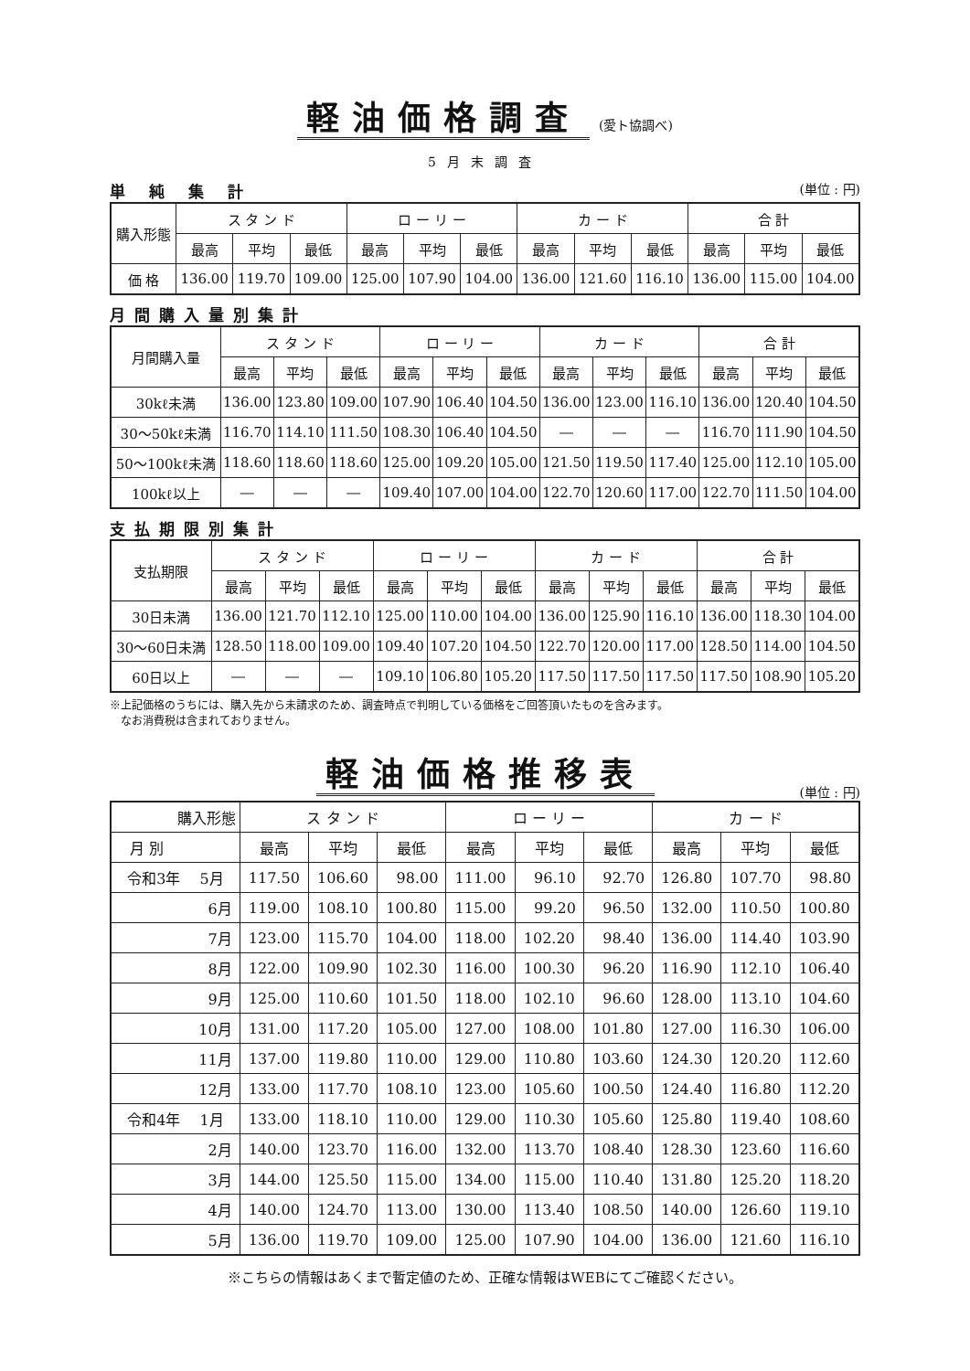軽油価格調査 (愛ト協調べ)
5月末調査
単 純 集 計 (単位 : 円)
| 購入形態 | ス タ ン ド | | | ロ ー リ ー | | | カ ー ド | | | 合 計 | | |
| --- | --- | --- | --- | --- | --- | --- | --- | --- | --- | --- | --- | --- |
| | 最高 | 平均 | 最低 | 最高 | 平均 | 最低 | 最高 | 平均 | 最低 | 最高 | 平均 | 最低 |
| 価 格 | 136.00 | 119.70 | 109.00 | 125.00 | 107.90 | 104.00 | 136.00 | 121.60 | 116.10 | 136.00 | 115.00 | 104.00 |
月間購入量別集計
| 月間購入量 | ス タ ン ド | | | ロ ー リ ー | | | カ ー ド | | | 合 計 | | |
| --- | --- | --- | --- | --- | --- | --- | --- | --- | --- | --- | --- | --- |
| | 最高 | 平均 | 最低 | 最高 | 平均 | 最低 | 最高 | 平均 | 最低 | 最高 | 平均 | 最低 |
| 30kℓ未満 | 136.00 | 123.80 | 109.00 | 107.90 | 106.40 | 104.50 | 136.00 | 123.00 | 116.10 | 136.00 | 120.40 | 104.50 |
| 30〜50kℓ未満 | 116.70 | 114.10 | 111.50 | 108.30 | 106.40 | 104.50 | ― | ― | ― | 116.70 | 111.90 | 104.50 |
| 50〜100kℓ未満 | 118.60 | 118.60 | 118.60 | 125.00 | 109.20 | 105.00 | 121.50 | 119.50 | 117.40 | 125.00 | 112.10 | 105.00 |
| 100kℓ以上 | ― | ― | ― | 109.40 | 107.00 | 104.00 | 122.70 | 120.60 | 117.00 | 122.70 | 111.50 | 104.00 |
支払期限別集計
| 支払期限 | ス タ ン ド | | | ロ ー リ ー | | | カ ー ド | | | 合 計 | | |
| --- | --- | --- | --- | --- | --- | --- | --- | --- | --- | --- | --- | --- |
| | 最高 | 平均 | 最低 | 最高 | 平均 | 最低 | 最高 | 平均 | 最低 | 最高 | 平均 | 最低 |
| 30日未満 | 136.00 | 121.70 | 112.10 | 125.00 | 110.00 | 104.00 | 136.00 | 125.90 | 116.10 | 136.00 | 118.30 | 104.00 |
| 30〜60日未満 | 128.50 | 118.00 | 109.00 | 109.40 | 107.20 | 104.50 | 122.70 | 120.00 | 117.00 | 128.50 | 114.00 | 104.50 |
| 60日以上 | ― | ― | ― | 109.10 | 106.80 | 105.20 | 117.50 | 117.50 | 117.50 | 117.50 | 108.90 | 105.20 |
※上記価格のうちには、購入先から未請求のため、調査時点で判明している価格をご回答頂いたものを含みます。
　なお消費税は含まれておりません。
軽油価格推移表
(単位 : 円)
| 購入形態 | ス タ ン ド | | | ロ ー リ ー | | | カ ー ド | | |
| --- | --- | --- | --- | --- | --- | --- | --- | --- | --- |
| 月 別 | 最高 | 平均 | 最低 | 最高 | 平均 | 最低 | 最高 | 平均 | 最低 |
| 令和3年 5月 | 117.50 | 106.60 | 98.00 | 111.00 | 96.10 | 92.70 | 126.80 | 107.70 | 98.80 |
| 6月 | 119.00 | 108.10 | 100.80 | 115.00 | 99.20 | 96.50 | 132.00 | 110.50 | 100.80 |
| 7月 | 123.00 | 115.70 | 104.00 | 118.00 | 102.20 | 98.40 | 136.00 | 114.40 | 103.90 |
| 8月 | 122.00 | 109.90 | 102.30 | 116.00 | 100.30 | 96.20 | 116.90 | 112.10 | 106.40 |
| 9月 | 125.00 | 110.60 | 101.50 | 118.00 | 102.10 | 96.60 | 128.00 | 113.10 | 104.60 |
| 10月 | 131.00 | 117.20 | 105.00 | 127.00 | 108.00 | 101.80 | 127.00 | 116.30 | 106.00 |
| 11月 | 137.00 | 119.80 | 110.00 | 129.00 | 110.80 | 103.60 | 124.30 | 120.20 | 112.60 |
| 12月 | 133.00 | 117.70 | 108.10 | 123.00 | 105.60 | 100.50 | 124.40 | 116.80 | 112.20 |
| 令和4年 1月 | 133.00 | 118.10 | 110.00 | 129.00 | 110.30 | 105.60 | 125.80 | 119.40 | 108.60 |
| 2月 | 140.00 | 123.70 | 116.00 | 132.00 | 113.70 | 108.40 | 128.30 | 123.60 | 116.60 |
| 3月 | 144.00 | 125.50 | 115.00 | 134.00 | 115.00 | 110.40 | 131.80 | 125.20 | 118.20 |
| 4月 | 140.00 | 124.70 | 113.00 | 130.00 | 113.40 | 108.50 | 140.00 | 126.60 | 119.10 |
| 5月 | 136.00 | 119.70 | 109.00 | 125.00 | 107.90 | 104.00 | 136.00 | 121.60 | 116.10 |
※こちらの情報はあくまで暫定値のため、正確な情報はWEBにてご確認ください。